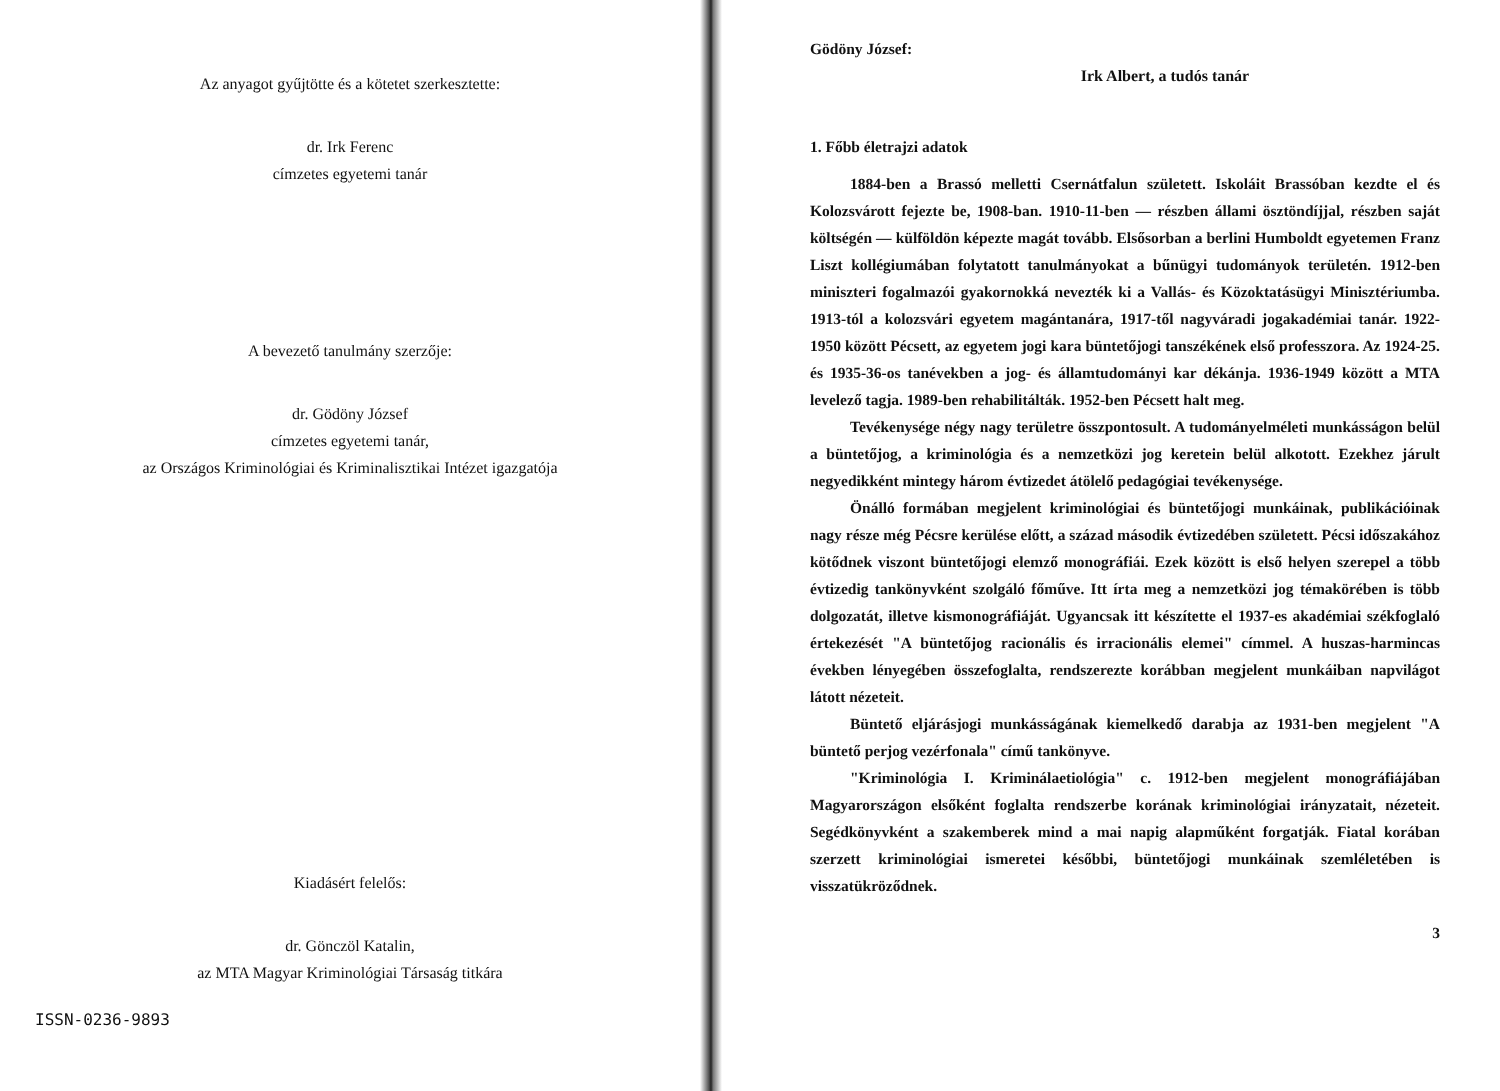Az anyagot gyűjtötte és a kötetet szerkesztette:
dr. Irk Ferenc
címzetes egyetemi tanár
A bevezető tanulmány szerzője:
dr. Gödöny József
címzetes egyetemi tanár,
az Országos Kriminológiai és Kriminalisztikai Intézet igazgatója
Kiadásért felelős:
dr. Gönczöl Katalin,
az MTA Magyar Kriminológiai Társaság titkára
ISSN-0236-9893
Gödöny József:
Irk Albert, a tudós tanár
1. Főbb életrajzi adatok
1884-ben a Brassó melletti Csernátfalun született. Iskoláit Brassóban kezdte el és Kolozsvárott fejezte be, 1908-ban. 1910-11-ben — részben állami ösztöndíjjal, részben saját költségén — külföldön képezte magát tovább. Elsősorban a berlini Humboldt egyetemen Franz Liszt kollégiumában folytatott tanulmányokat a bűnügyi tudományok területén. 1912-ben miniszteri fogalmazói gyakornokká nevezték ki a Vallás- és Közoktatásügyi Minisztériumba. 1913-tól a kolozsvári egyetem magántanára, 1917-től nagyváradi jogakadémiai tanár. 1922-1950 között Pécsett, az egyetem jogi kara büntetőjogi tanszékének első professzora. Az 1924-25. és 1935-36-os tanévekben a jog- és államtudományi kar dékánja. 1936-1949 között a MTA levelező tagja. 1989-ben rehabilitálták. 1952-ben Pécsett halt meg.
Tevékenysége négy nagy területre összpontosult. A tudományelméleti munkásságon belül a büntetőjog, a kriminológia és a nemzetközi jog keretein belül alkotott. Ezekhez járult negyedikként mintegy három évtizedet átölelő pedagógiai tevékenysége.
Önálló formában megjelent kriminológiai és büntetőjogi munkáinak, publikációinak nagy része még Pécsre kerülése előtt, a század második évtizedében született. Pécsi időszakához kötődnek viszont büntetőjogi elemző monográfiái. Ezek között is első helyen szerepel a több évtizedig tankönyvként szolgáló főműve. Itt írta meg a nemzetközi jog témakörében is több dolgozatát, illetve kismonográfiáját. Ugyancsak itt készítette el 1937-es akadémiai székfoglaló értekezését "A büntetőjog racionális és irracionális elemei" címmel. A huszas-harmincas években lényegében összefoglalta, rendszerezte korábban megjelent munkáiban napvilágot látott nézeteit.
Büntető eljárásjogi munkásságának kiemelkedő darabja az 1931-ben megjelent "A büntető perjog vezérfonala" című tankönyve.
"Kriminológia I. Kriminálaetiológia" c. 1912-ben megjelent monográfiájában Magyarországon elsőként foglalta rendszerbe korának kriminológiai irányzatait, nézeteit. Segédkönyvként a szakemberek mind a mai napig alapműként forgatják. Fiatal korában szerzett kriminológiai ismeretei későbbi, büntetőjogi munkáinak szemléletében is visszatükröződnek.
3